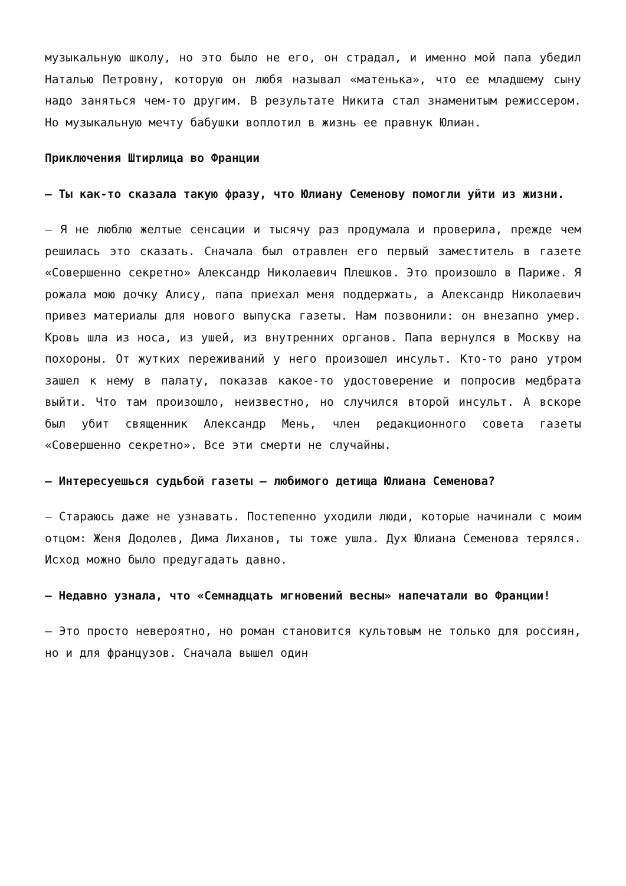музыкальную школу, но это было не его, он страдал, и именно мой папа убедил Наталью Петровну, которую он любя называл «матенька», что ее младшему сыну надо заняться чем-то другим. В результате Никита стал знаменитым режиссером. Но музыкальную мечту бабушки воплотил в жизнь ее правнук Юлиан.
Приключения Штирлица во Франции
— Ты как-то сказала такую фразу, что Юлиану Семенову помогли уйти из жизни.
— Я не люблю желтые сенсации и тысячу раз продумала и проверила, прежде чем решилась это сказать. Сначала был отравлен его первый заместитель в газете «Совершенно секретно» Александр Николаевич Плешков. Это произошло в Париже. Я рожала мою дочку Алису, папа приехал меня поддержать, а Александр Николаевич привез материалы для нового выпуска газеты. Нам позвонили: он внезапно умер. Кровь шла из носа, из ушей, из внутренних органов. Папа вернулся в Москву на похороны. От жутких переживаний у него произошел инсульт. Кто-то рано утром зашел к нему в палату, показав какое-то удостоверение и попросив медбрата выйти. Что там произошло, неизвестно, но случился второй инсульт. А вскоре был убит священник Александр Мень, член редакционного совета газеты «Совершенно секретно». Все эти смерти не случайны.
— Интересуешься судьбой газеты — любимого детища Юлиана Семенова?
— Стараюсь даже не узнавать. Постепенно уходили люди, которые начинали с моим отцом: Женя Додолев, Дима Лиханов, ты тоже ушла. Дух Юлиана Семенова терялся. Исход можно было предугадать давно.
— Недавно узнала, что «Семнадцать мгновений весны» напечатали во Франции!
— Это просто невероятно, но роман становится культовым не только для россиян, но и для французов. Сначала вышел один